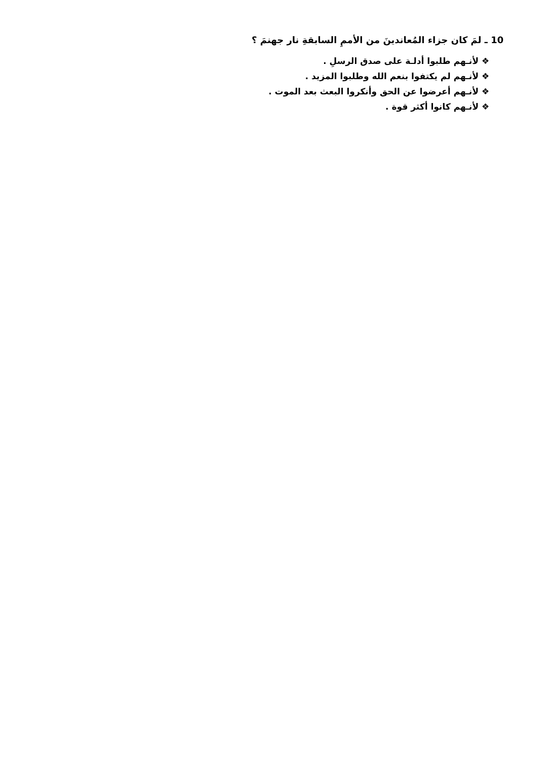10 ـ لمَ كان جزاء المُعاندينَ من الأممِ السابقةِ نار جهنمَ ؟
❖ لأنـهم طلبوا أدلـة على صدق الرسلِ .
❖ لأنـهم لم يكتفوا بنعم الله وطلبوا المزيد .
❖ لأنـهم أعرضوا عن الحق وأنكروا البعث بعد الموت .
❖ لأنـهم كانوا أكثر قوة .